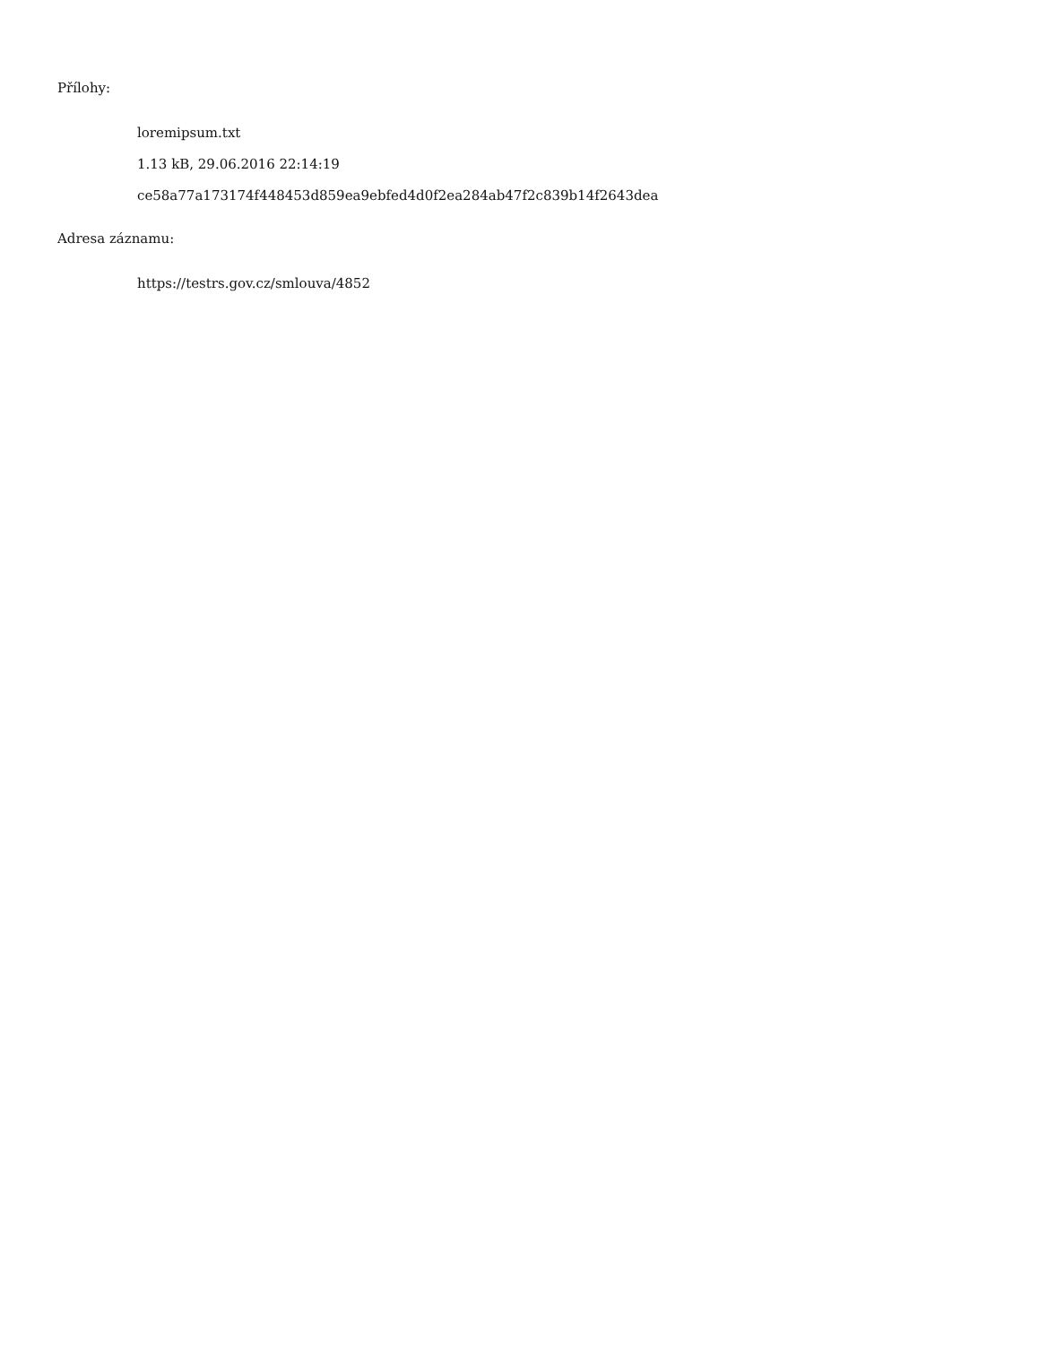Přílohy:
loremipsum.txt
1.13 kB, 29.06.2016 22:14:19
ce58a77a173174f448453d859ea9ebfed4d0f2ea284ab47f2c839b14f2643dea
Adresa záznamu:
https://testrs.gov.cz/smlouva/4852